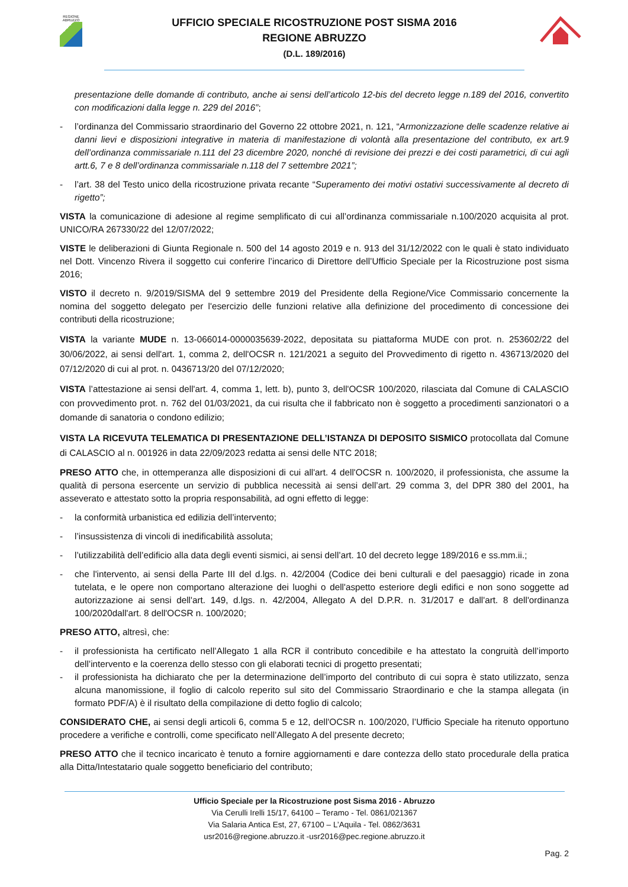REGIONE ABRUZZO
UFFICIO SPECIALE RICOSTRUZIONE POST SISMA 2016
REGIONE ABRUZZO
(D.L. 189/2016)
presentazione delle domande di contributo, anche ai sensi dell’articolo 12-bis del decreto legge n.189 del 2016, convertito con modificazioni dalla legge n. 229 del 2016”;
- l’ordinanza del Commissario straordinario del Governo 22 ottobre 2021, n. 121, “Armonizzazione delle scadenze relative ai danni lievi e disposizioni integrative in materia di manifestazione di volontà alla presentazione del contributo, ex art.9 dell’ordinanza commissariale n.111 del 23 dicembre 2020, nonché di revisione dei prezzi e dei costi parametrici, di cui agli artt.6, 7 e 8 dell’ordinanza commissariale n.118 del 7 settembre 2021”;
- l’art. 38 del Testo unico della ricostruzione privata recante “Superamento dei motivi ostativi successivamente al decreto di rigetto”;
VISTA la comunicazione di adesione al regime semplificato di cui all’ordinanza commissariale n.100/2020 acquisita al prot. UNICO/RA 267330/22 del 12/07/2022;
VISTE le deliberazioni di Giunta Regionale n. 500 del 14 agosto 2019 e n. 913 del 31/12/2022 con le quali è stato individuato nel Dott. Vincenzo Rivera il soggetto cui conferire l’incarico di Direttore dell’Ufficio Speciale per la Ricostruzione post sisma 2016;
VISTO il decreto n. 9/2019/SISMA del 9 settembre 2019 del Presidente della Regione/Vice Commissario concernente la nomina del soggetto delegato per l'esercizio delle funzioni relative alla definizione del procedimento di concessione dei contributi della ricostruzione;
VISTA la variante MUDE n. 13-066014-0000035639-2022, depositata su piattaforma MUDE con prot. n. 253602/22 del 30/06/2022, ai sensi dell'art. 1, comma 2, dell'OCSR n. 121/2021 a seguito del Provvedimento di rigetto n. 436713/2020 del 07/12/2020 di cui al prot. n. 0436713/20 del 07/12/2020;
VISTA l’attestazione ai sensi dell'art. 4, comma 1, lett. b), punto 3, dell'OCSR 100/2020, rilasciata dal Comune di CALASCIO con provvedimento prot. n. 762 del 01/03/2021, da cui risulta che il fabbricato non è soggetto a procedimenti sanzionatori o a domande di sanatoria o condono edilizio;
VISTA LA RICEVUTA TELEMATICA DI PRESENTAZIONE DELL’ISTANZA DI DEPOSITO SISMICO protocollata dal Comune di CALASCIO al n. 001926 in data 22/09/2023 redatta ai sensi delle NTC 2018;
PRESO ATTO che, in ottemperanza alle disposizioni di cui all'art. 4 dell'OCSR n. 100/2020, il professionista, che assume la qualità di persona esercente un servizio di pubblica necessità ai sensi dell’art. 29 comma 3, del DPR 380 del 2001, ha asseverato e attestato sotto la propria responsabilità, ad ogni effetto di legge:
- la conformità urbanistica ed edilizia dell’intervento;
- l’insussistenza di vincoli di inedificabilità assoluta;
- l’utilizzabilità dell’edificio alla data degli eventi sismici, ai sensi dell’art. 10 del decreto legge 189/2016 e ss.mm.ii.;
- che l'intervento, ai sensi della Parte III del d.lgs. n. 42/2004 (Codice dei beni culturali e del paesaggio) ricade in zona tutelata, e le opere non comportano alterazione dei luoghi o dell'aspetto esteriore degli edifici e non sono soggette ad autorizzazione ai sensi dell'art. 149, d.lgs. n. 42/2004, Allegato A del D.P.R. n. 31/2017 e dall'art. 8 dell'ordinanza 100/2020dall'art. 8 dell'OCSR n. 100/2020;
PRESO ATTO, altresì, che:
- il professionista ha certificato nell’Allegato 1 alla RCR il contributo concedibile e ha attestato la congruità dell’importo dell’intervento e la coerenza dello stesso con gli elaborati tecnici di progetto presentati;
- il professionista ha dichiarato che per la determinazione dell’importo del contributo di cui sopra è stato utilizzato, senza alcuna manomissione, il foglio di calcolo reperito sul sito del Commissario Straordinario e che la stampa allegata (in formato PDF/A) è il risultato della compilazione di detto foglio di calcolo;
CONSIDERATO CHE, ai sensi degli articoli 6, comma 5 e 12, dell'OCSR n. 100/2020, l’Ufficio Speciale ha ritenuto opportuno procedere a verifiche e controlli, come specificato nell’Allegato A del presente decreto;
PRESO ATTO che il tecnico incaricato è tenuto a fornire aggiornamenti e dare contezza dello stato procedurale della pratica alla Ditta/Intestatario quale soggetto beneficiario del contributo;
Ufficio Speciale per la Ricostruzione post Sisma 2016 - Abruzzo
Via Cerulli Irelli 15/17, 64100 – Teramo - Tel. 0861/021367
Via Salaria Antica Est, 27, 67100 – L’Aquila - Tel. 0862/3631
usr2016@regione.abruzzo.it -usr2016@pec.regione.abruzzo.it
Pag. 2